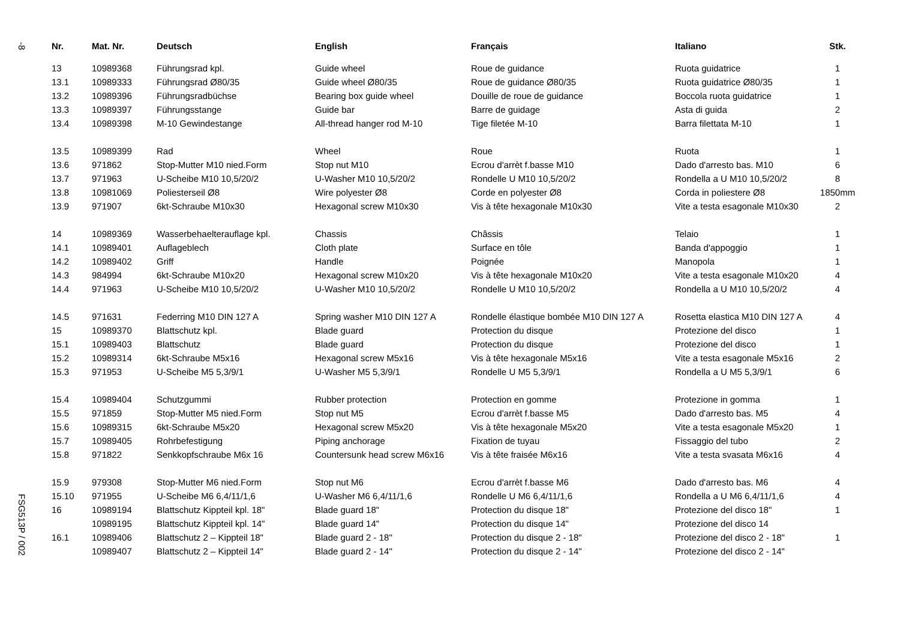-8
FSG513P / 002
| Nr. | Mat. Nr. | Deutsch | English | Français | Italiano | Stk. |
| --- | --- | --- | --- | --- | --- | --- |
| 13 | 10989368 | Führungsrad kpl. | Guide wheel | Roue de guidance | Ruota guidatrice | 1 |
| 13.1 | 10989333 | Führungsrad Ø80/35 | Guide wheel Ø80/35 | Roue de guidance Ø80/35 | Ruota guidatrice Ø80/35 | 1 |
| 13.2 | 10989396 | Führungsradbüchse | Bearing box guide wheel | Douille de roue de guidance | Boccola ruota guidatrice | 1 |
| 13.3 | 10989397 | Führungsstange | Guide bar | Barre de guidage | Asta di guida | 2 |
| 13.4 | 10989398 | M-10 Gewindestange | All-thread hanger rod M-10 | Tige filetée M-10 | Barra filettata M-10 | 1 |
| 13.5 | 10989399 | Rad | Wheel | Roue | Ruota | 1 |
| 13.6 | 971862 | Stop-Mutter M10 nied.Form | Stop nut M10 | Ecrou d'arrèt f.basse M10 | Dado d'arresto bas. M10 | 6 |
| 13.7 | 971963 | U-Scheibe M10 10,5/20/2 | U-Washer M10 10,5/20/2 | Rondelle U M10 10,5/20/2 | Rondella a U M10 10,5/20/2 | 8 |
| 13.8 | 10981069 | Poliesterseil Ø8 | Wire polyester Ø8 | Corde en polyester Ø8 | Corda in poliestere Ø8 | 1850mm |
| 13.9 | 971907 | 6kt-Schraube M10x30 | Hexagonal screw M10x30 | Vis à tête hexagonale M10x30 | Vite a testa esagonale M10x30 | 2 |
| 14 | 10989369 | Wasserbehaelterauflage kpl. | Chassis | Châssis | Telaio | 1 |
| 14.1 | 10989401 | Auflageblech | Cloth plate | Surface en tôle | Banda d'appoggio | 1 |
| 14.2 | 10989402 | Griff | Handle | Poignée | Manopola | 1 |
| 14.3 | 984994 | 6kt-Schraube M10x20 | Hexagonal screw M10x20 | Vis à tête hexagonale M10x20 | Vite a testa esagonale M10x20 | 4 |
| 14.4 | 971963 | U-Scheibe M10 10,5/20/2 | U-Washer M10 10,5/20/2 | Rondelle U M10 10,5/20/2 | Rondella a U M10 10,5/20/2 | 4 |
| 14.5 | 971631 | Federring M10 DIN 127 A | Spring washer M10 DIN 127 A | Rondelle élastique bombée M10 DIN 127 A | Rosetta elastica M10 DIN 127 A | 4 |
| 15 | 10989370 | Blattschutz kpl. | Blade guard | Protection du disque | Protezione del disco | 1 |
| 15.1 | 10989403 | Blattschutz | Blade guard | Protection du disque | Protezione del disco | 1 |
| 15.2 | 10989314 | 6kt-Schraube M5x16 | Hexagonal screw M5x16 | Vis à tête hexagonale M5x16 | Vite a testa esagonale M5x16 | 2 |
| 15.3 | 971953 | U-Scheibe M5 5,3/9/1 | U-Washer M5 5,3/9/1 | Rondelle U M5 5,3/9/1 | Rondella a U M5 5,3/9/1 | 6 |
| 15.4 | 10989404 | Schutzgummi | Rubber protection | Protection en gomme | Protezione in gomma | 1 |
| 15.5 | 971859 | Stop-Mutter M5 nied.Form | Stop nut M5 | Ecrou d'arrèt f.basse M5 | Dado d'arresto bas. M5 | 4 |
| 15.6 | 10989315 | 6kt-Schraube M5x20 | Hexagonal screw M5x20 | Vis à tête hexagonale M5x20 | Vite a testa esagonale M5x20 | 1 |
| 15.7 | 10989405 | Rohrbefestigung | Piping anchorage | Fixation de tuyau | Fissaggio del tubo | 2 |
| 15.8 | 971822 | Senkkopfschraube M6x 16 | Countersunk head screw M6x16 | Vis à tête fraisée M6x16 | Vite a testa svasata M6x16 | 4 |
| 15.9 | 979308 | Stop-Mutter M6 nied.Form | Stop nut M6 | Ecrou d'arrèt f.basse M6 | Dado d'arresto bas. M6 | 4 |
| 15.10 | 971955 | U-Scheibe M6 6,4/11/1,6 | U-Washer M6 6,4/11/1,6 | Rondelle U M6 6,4/11/1,6 | Rondella a U M6 6,4/11/1,6 | 4 |
| 16 | 10989194 | Blattschutz Kippteil kpl. 18" | Blade guard 18" | Protection du disque 18" | Protezione del disco 18" | 1 |
| | 10989195 | Blattschutz Kippteil kpl. 14" | Blade guard 14" | Protection du disque 14" | Protezione del disco 14 | |
| 16.1 | 10989406 | Blattschutz 2 – Kippteil 18" | Blade guard 2 - 18" | Protection du disque 2 - 18" | Protezione del disco 2 - 18" | 1 |
| | 10989407 | Blattschutz 2 – Kippteil 14" | Blade guard 2 - 14" | Protection du disque 2 - 14" | Protezione del disco 2 - 14" | |